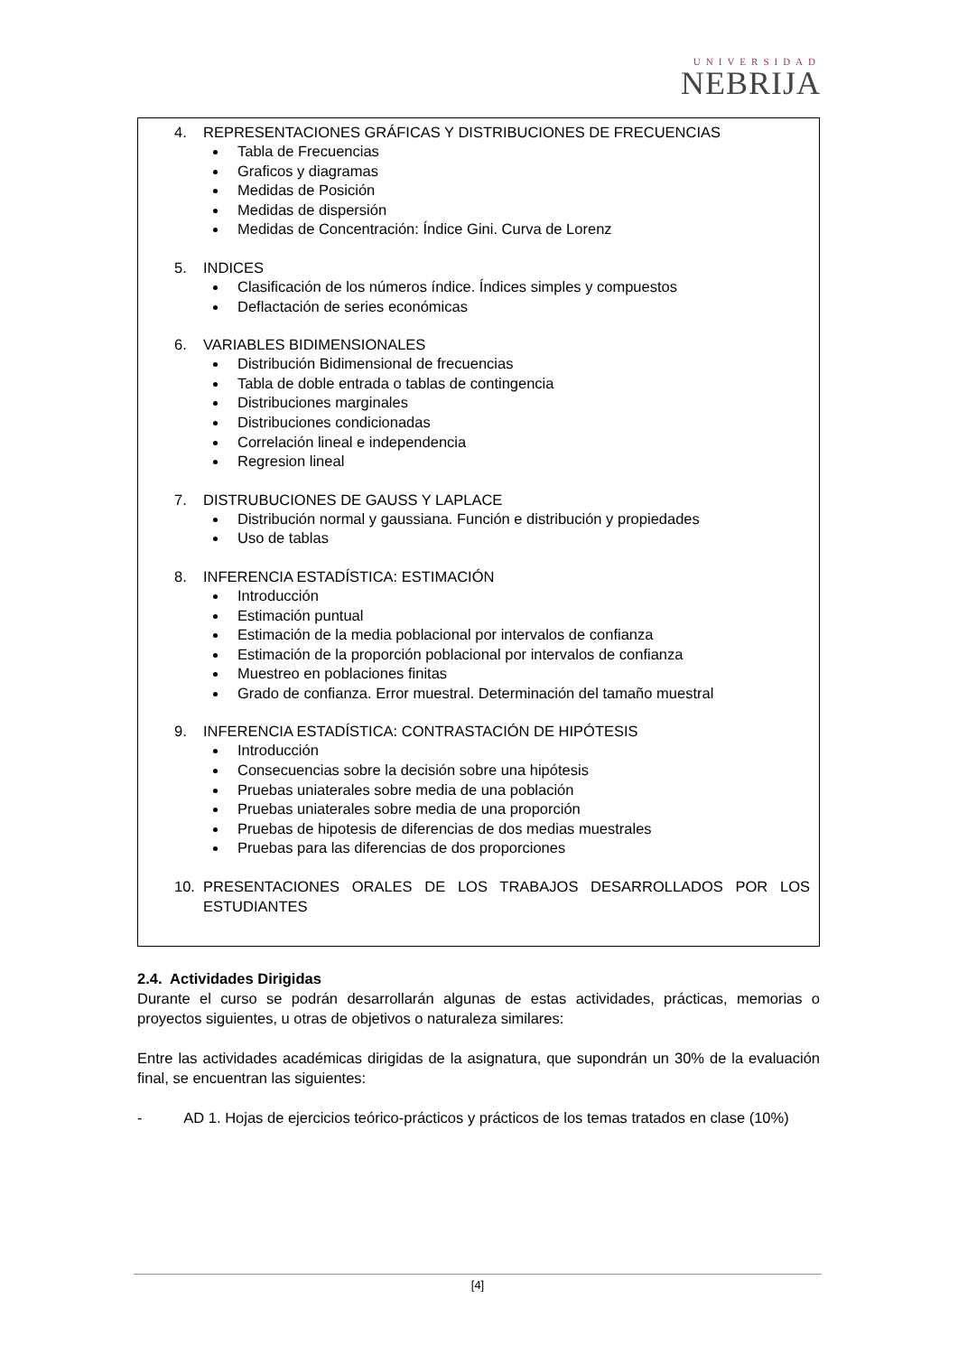UNIVERSIDAD
NEBRIJA
4. REPRESENTACIONES GRÁFICAS Y DISTRIBUCIONES DE FRECUENCIAS
Tabla de Frecuencias
Graficos y diagramas
Medidas de Posición
Medidas de dispersión
Medidas de Concentración: Índice Gini. Curva de Lorenz
5. INDICES
Clasificación de los números índice. Índices simples y compuestos
Deflactación de series económicas
6. VARIABLES BIDIMENSIONALES
Distribución Bidimensional de frecuencias
Tabla de doble entrada o tablas de contingencia
Distribuciones marginales
Distribuciones condicionadas
Correlación lineal e independencia
Regresion lineal
7. DISTRUBUCIONES DE GAUSS Y LAPLACE
Distribución normal y gaussiana. Función e distribución y propiedades
Uso de tablas
8. INFERENCIA ESTADÍSTICA: ESTIMACIÓN
Introducción
Estimación puntual
Estimación de la media poblacional por intervalos de confianza
Estimación de la proporción poblacional por intervalos de confianza
Muestreo en poblaciones finitas
Grado de confianza. Error muestral. Determinación del tamaño muestral
9. INFERENCIA ESTADÍSTICA: CONTRASTACIÓN DE HIPÓTESIS
Introducción
Consecuencias sobre la decisión sobre una hipótesis
Pruebas uniaterales sobre media de una población
Pruebas uniaterales sobre media de una proporción
Pruebas de hipotesis de diferencias de dos medias muestrales
Pruebas para las diferencias de dos proporciones
10. PRESENTACIONES ORALES DE LOS TRABAJOS DESARROLLADOS POR LOS ESTUDIANTES
2.4. Actividades Dirigidas
Durante el curso se podrán desarrollarán algunas de estas actividades, prácticas, memorias o proyectos siguientes, u otras de objetivos o naturaleza similares:
Entre las actividades académicas dirigidas de la asignatura, que supondrán un 30% de la evaluación final, se encuentran las siguientes:
- AD 1. Hojas de ejercicios teórico-prácticos y prácticos de los temas tratados en clase (10%)
[4]